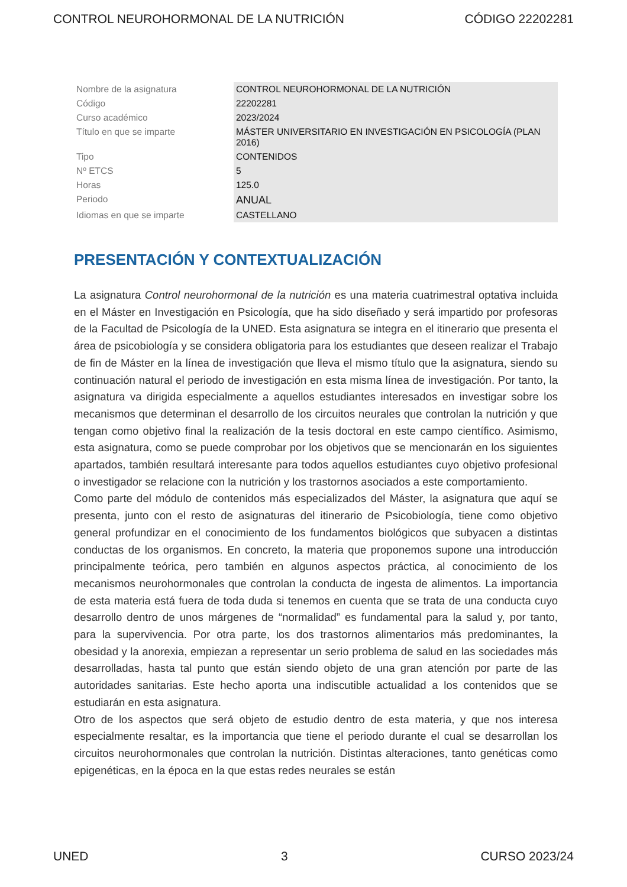CONTROL NEUROHORMONAL DE LA NUTRICIÓN CÓDIGO 22202281
| Nombre de la asignatura | CONTROL NEUROHORMONAL DE LA NUTRICIÓN |
| Código | 22202281 |
| Curso académico | 2023/2024 |
| Título en que se imparte | MÁSTER UNIVERSITARIO EN INVESTIGACIÓN EN PSICOLOGÍA (PLAN 2016) |
| Tipo | CONTENIDOS |
| Nº ETCS | 5 |
| Horas | 125.0 |
| Periodo | ANUAL |
| Idiomas en que se imparte | CASTELLANO |
PRESENTACIÓN Y CONTEXTUALIZACIÓN
La asignatura Control neurohormonal de la nutrición es una materia cuatrimestral optativa incluida en el Máster en Investigación en Psicología, que ha sido diseñado y será impartido por profesoras de la Facultad de Psicología de la UNED. Esta asignatura se integra en el itinerario que presenta el área de psicobiología y se considera obligatoria para los estudiantes que deseen realizar el Trabajo de fin de Máster en la línea de investigación que lleva el mismo título que la asignatura, siendo su continuación natural el periodo de investigación en esta misma línea de investigación. Por tanto, la asignatura va dirigida especialmente a aquellos estudiantes interesados en investigar sobre los mecanismos que determinan el desarrollo de los circuitos neurales que controlan la nutrición y que tengan como objetivo final la realización de la tesis doctoral en este campo científico. Asimismo, esta asignatura, como se puede comprobar por los objetivos que se mencionarán en los siguientes apartados, también resultará interesante para todos aquellos estudiantes cuyo objetivo profesional o investigador se relacione con la nutrición y los trastornos asociados a este comportamiento.
Como parte del módulo de contenidos más especializados del Máster, la asignatura que aquí se presenta, junto con el resto de asignaturas del itinerario de Psicobiología, tiene como objetivo general profundizar en el conocimiento de los fundamentos biológicos que subyacen a distintas conductas de los organismos. En concreto, la materia que proponemos supone una introducción principalmente teórica, pero también en algunos aspectos práctica, al conocimiento de los mecanismos neurohormonales que controlan la conducta de ingesta de alimentos. La importancia de esta materia está fuera de toda duda si tenemos en cuenta que se trata de una conducta cuyo desarrollo dentro de unos márgenes de “normalidad” es fundamental para la salud y, por tanto, para la supervivencia. Por otra parte, los dos trastornos alimentarios más predominantes, la obesidad y la anorexia, empiezan a representar un serio problema de salud en las sociedades más desarrolladas, hasta tal punto que están siendo objeto de una gran atención por parte de las autoridades sanitarias. Este hecho aporta una indiscutible actualidad a los contenidos que se estudiarán en esta asignatura.
Otro de los aspectos que será objeto de estudio dentro de esta materia, y que nos interesa especialmente resaltar, es la importancia que tiene el periodo durante el cual se desarrollan los circuitos neurohormonales que controlan la nutrición. Distintas alteraciones, tanto genéticas como epigenéticas, en la época en la que estas redes neurales se están
UNED 3 CURSO 2023/24